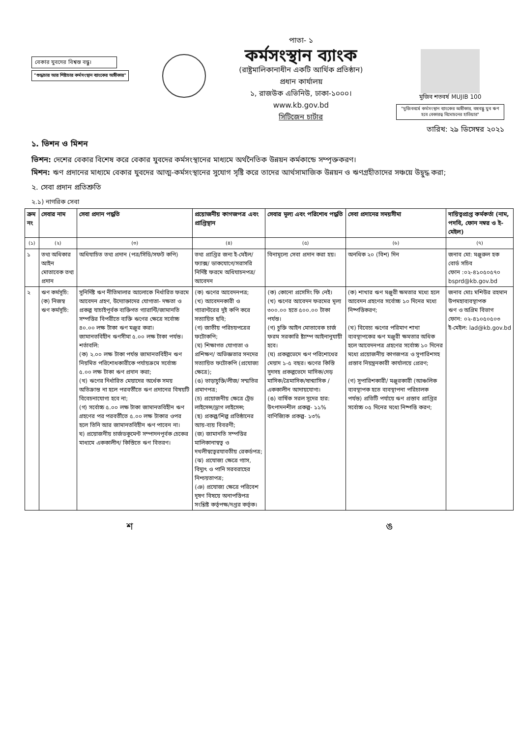বেকার যুবদের বিশ্বস্ত বন্ধু।
"শুদ্ধাচার আর শিষ্টাচার কর্মসংস্থান ব্যাংকের অঙ্গীকার"
পাতা- ১
কর্মসংস্থান ব্যাংক
(রাষ্ট্রমালিকানাধীন একটি আর্থিক প্রতিষ্ঠান)
প্রধান কার্যালয়
১, রাজউক এভিনিউ, ঢাকা-১০০০।
www.kb.gov.bd
সিটিজেন চার্টার
মুজিব শতবর্ষ MUJIB 100
"মুজিববর্ষে কর্মসংস্থান ব্যাংকের অঙ্গীকার, বঙ্গবন্ধু যুব ঋণ হবে বেকারত্ব বিমোচনের হাতিয়ার"
তারিখ: ২৯ ডিসেম্বর ২০২১
১. ভিশন ও মিশন
ভিশন: দেশের বেকার বিশেষ করে বেকার যুবদের কর্মসংস্থানের মাধ্যমে অর্থনৈতিক উন্নয়ন কর্মকান্ডে সম্পৃক্তকরণ।
মিশন: ঋণ প্রদানের মাধ্যমে বেকার যুবদের আত্ম-কর্মসংস্থানের সুযোগ সৃষ্টি করে তাদের আর্থসামাজিক উন্নয়ন ও ঋণগ্রহীতাদের সঞ্চয়ে উদ্বুদ্ধ করা;
২. সেবা প্রদান প্রতিশ্রুতি
২.১) নাগরিক সেবা
| ক্রম নং | সেবার নাম | সেবা প্রদান পদ্ধতি | প্রয়োজনীয় কাগজপত্র এবং প্রাপ্তিস্থান | সেবার মূল্য এবং পরিশোধ পদ্ধতি | সেবা প্রদানের সময়সীমা | দায়িত্বপ্রাপ্ত কর্মকর্তা (নাম, পদবি, ফোন নম্বর ও ই-মেইল) |
| --- | --- | --- | --- | --- | --- | --- |
| (১) | (২) | (৩) | (৪) | (৫) | (৬) | (৭) |
| ১ | তথ্য অধিকার আইন মোতাবেক তথ্য প্রদান | অধিযাচিত তথ্য প্রদান (পত্র/সিডি/সফট কপি) | তথ্য প্রাপ্তির জন্য ই-মেইল/ফ্যাক্স/ ডাকযোগে/সরাসরি নির্দিষ্ট ফরমে অধিযাচনপত্র/ আবেদন | বিনামূল্যে সেবা প্রদান করা হয়। | অনধিক ২০ (বিশ) দিন | জনাব মো: মঞ্জুরুল হক বোর্ড সচিব ফোন :০২-৪১০৫০৫৭০ bsprd@kb.gov.bd |
| ২ | ঋণ কর্মসূচি: (ক) নিজস্ব ঋণ কর্মসূচি: | সুনির্দিষ্ট ঋণ নীতিমালার আলোকে নির্ধারিত ফরমে আবেদন গ্রহণ, উদ্যোক্তাদের যোগ্যতা- দক্ষতা ও প্রকল্প যাচাইপূর্বক ব্যক্তিগত গ্যারান্টি/জামানতি সম্পত্তির বিপরীতে ব্যক্তি ঋণের ক্ষেত্রে সর্বোচ্চ ৪০.০০ লক্ষ টাকা ঋণ মঞ্জুর করা। জামানতবিহীন ঋণসীমা ৫.০০ লক্ষ টাকা পর্যন্ত। শর্তাবলি: (ক) ২.০০ লক্ষ টাকা পর্যন্ত জামানতবিহীন ঋণ নিয়মিত পরিশোধকারীকে পর্যায়ক্রমে সর্বোচ্চ ৫.০০ লক্ষ টাকা ঋণ প্রদান করা; (খ) ঋণের নির্ধারিত মেয়াদের অর্ধেক সময় অতিক্রান্ত না হলে পরবর্তীতে ঋণ প্রদানের বিষয়টি বিবেচনাযোগ্য হবে না; (গ) সর্বোচ্চ ৫.০০ লক্ষ টাকা জামানতবিহীন ঋণ গ্রহণের পর পরবর্তীতে ৫.০০ লক্ষ টাকার ওপর হলে তিনি আর জামানতবিহীন ঋণ পাবেন না। ঘ) প্রয়োজনীয় চার্জডকুমেন্ট সম্পাদনপূর্বক চেকের মাধ্যমে এককালীন/ কিস্তিতে ঋণ বিতরণ। | (ক) ঋণের আবেদনপত্র; (খ) আবেদনকারী ও গ্যারান্টরের দুই কপি করে সত্যায়িত ছবি; (গ) জাতীয় পরিচয়পত্রের ফটোকপি; (ঘ) শিক্ষাগত যোগ্যতা ও প্রশিক্ষণ/ অভিজ্ঞতার সনদের সত্যায়িত ফটোকপি (প্রযোজ্য ক্ষেত্রে); (ঙ) ভাড়াচুক্তি/লীজ/ সম্মতির প্রমাণপত্র; (চ) প্রয়োজনীয় ক্ষেত্রে ট্রেড লাইসেন্স/ড্রাগ লাইসেন্স; (ছ) প্রকল্প/শিল্প প্রতিষ্ঠানের আয়-ব্যয় বিবরণী; (জ) জামানতি সম্পত্তির মালিকানাস্বত্ব ও দখলীস্বত্বেরযাবতীয় রেকর্ডপত্র; (ঝ) প্রযোজ্য ক্ষেত্রে গ্যাস, বিদ্যুৎ ও পানি সরবরাহের নিশ্চয়তাপত্র; (ঞ) প্রযোজ্য ক্ষেত্রে পরিবেশ দূষণ বিষয়ে অনাপত্তিপত্র সংশ্লিষ্ট কর্তৃপক্ষ/দপ্তর কর্তৃক। | (ক) কোনো প্রসেসিং ফি নেই। (খ) ঋণের আবেদন ফরমের মূল্য ৩০০.০০ হতে ৫০০.০০ টাকা পর্যন্ত। (গ) চুক্তি আইন মোতাবেক চার্জ ফরম সরকারি ষ্ট্যাম্প আইনানুযায়ী হবে। (ঘ) প্রকল্পভেদে ঋণ পরিশোধের মেয়াদ ১-৫ বছর। ঋণের কিস্তি সুদসহ প্রকল্পভেদে মাসিক/দেড় মাসিক/ত্রৈমাসিক/ষান্মাসিক /এককালীন আদায়যোগ্য। (ঙ) বার্ষিক সরল সুদের হার: উৎপাদনশীল প্রকল্প- ১১% বাণিজ্যিক প্রকল্প- ১৩% | (ক) শাখার ঋণ মঞ্জুরী ক্ষমতার মধ্যে হলে আবেদন গ্রহণের সর্বোচ্চ ১০ দিনের মধ্যে নিষ্পত্তিকরণ; (খ) বিবেচ্য ঋণের পরিমাণ শাখা ব্যবস্থাপকের ঋণ মঞ্জুরী ক্ষমতার অধিক হলে আবেদনপত্র গ্রহণের সর্বোচ্চ ১০ দিনের মধ্যে প্রয়োজনীয় কাগজপত্র ও সুপারিশসহ প্রস্তাব নিয়ন্ত্রনকারী কার্যালয়ে প্রেরণ; (গ) সুপারিশকারী/ মঞ্জুরকারী (আঞ্চলিক ব্যবস্থাপক হতে ব্যবস্থাপনা পরিচালক পর্যন্ত) প্রতিটি পর্যায়ে ঋণ প্রস্তাব প্রাপ্তির সর্বোচ্চ ০৫ দিনের মধ্যে নিষ্পত্তি করণ; | জনাব মোঃ মশিউর রহমান উপমহাব্যবস্থাপক ঋণ ও অগ্রিম বিভাগ ফোন: ০২-৪১০৫০৫০৩ ই-মেইল: lad@kb.gov.bd |
শ ঙ